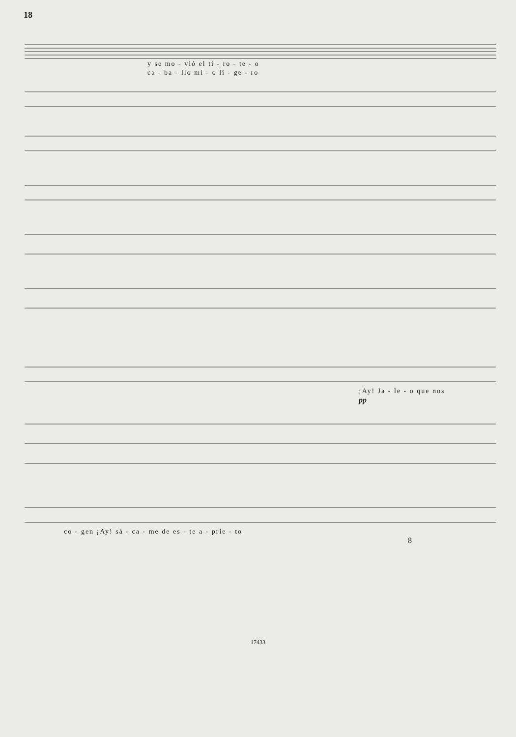18
y se mo - vió el ti - ro - te - o
ca - ba - llo mí - o li - ge - ro
¡Ay! Ja - le - o que nos
pp
co - gen ¡Ay! sá - ca - me de es - te a - prie - to
8
17433